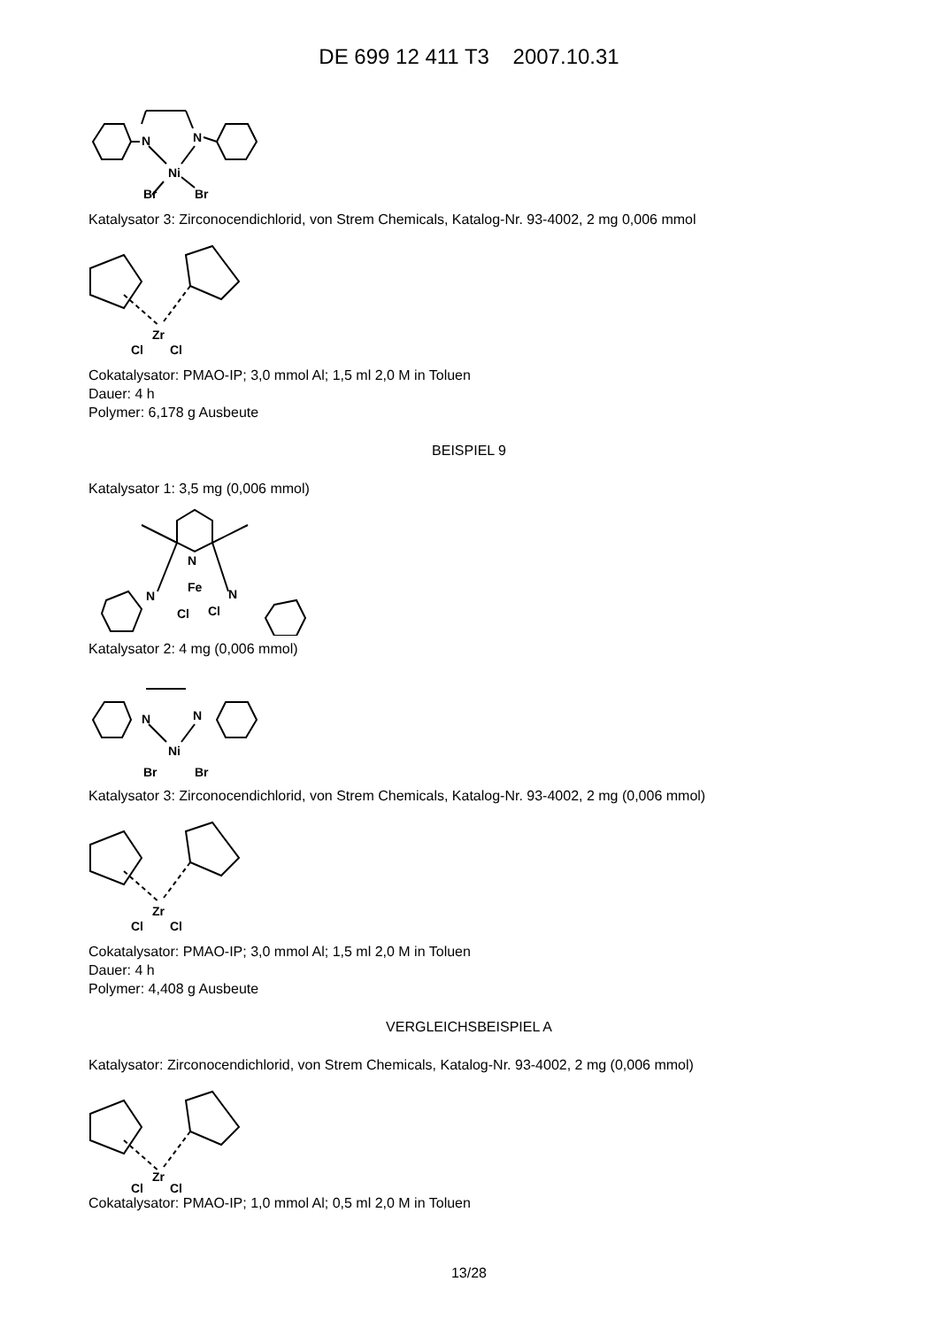DE 699 12 411 T3 2007.10.31
Ni
N
N
Br
Br
Katalysator 3: Zirconocendichlorid, von Strem Chemicals, Katalog-Nr. 93-4002, 2 mg 0,006 mmol
Zr
Cl
Cl
Cokatalysator: PMAO-IP; 3,0 mmol Al; 1,5 ml 2,0 M in Toluen
Dauer: 4 h
Polymer: 6,178 g Ausbeute
BEISPIEL 9
Katalysator 1: 3,5 mg (0,006 mmol)
N
Fe
N
N
Cl
Cl
Katalysator 2: 4 mg (0,006 mmol)
Ni
N
N
Br
Br
Katalysator 3: Zirconocendichlorid, von Strem Chemicals, Katalog-Nr. 93-4002, 2 mg (0,006 mmol)
Zr
Cl
Cl
Cokatalysator: PMAO-IP; 3,0 mmol Al; 1,5 ml 2,0 M in Toluen
Dauer: 4 h
Polymer: 4,408 g Ausbeute
VERGLEICHSBEISPIEL A
Katalysator: Zirconocendichlorid, von Strem Chemicals, Katalog-Nr. 93-4002, 2 mg (0,006 mmol)
Zr
Cl
Cl
Cokatalysator: PMAO-IP; 1,0 mmol Al; 0,5 ml 2,0 M in Toluen
13/28